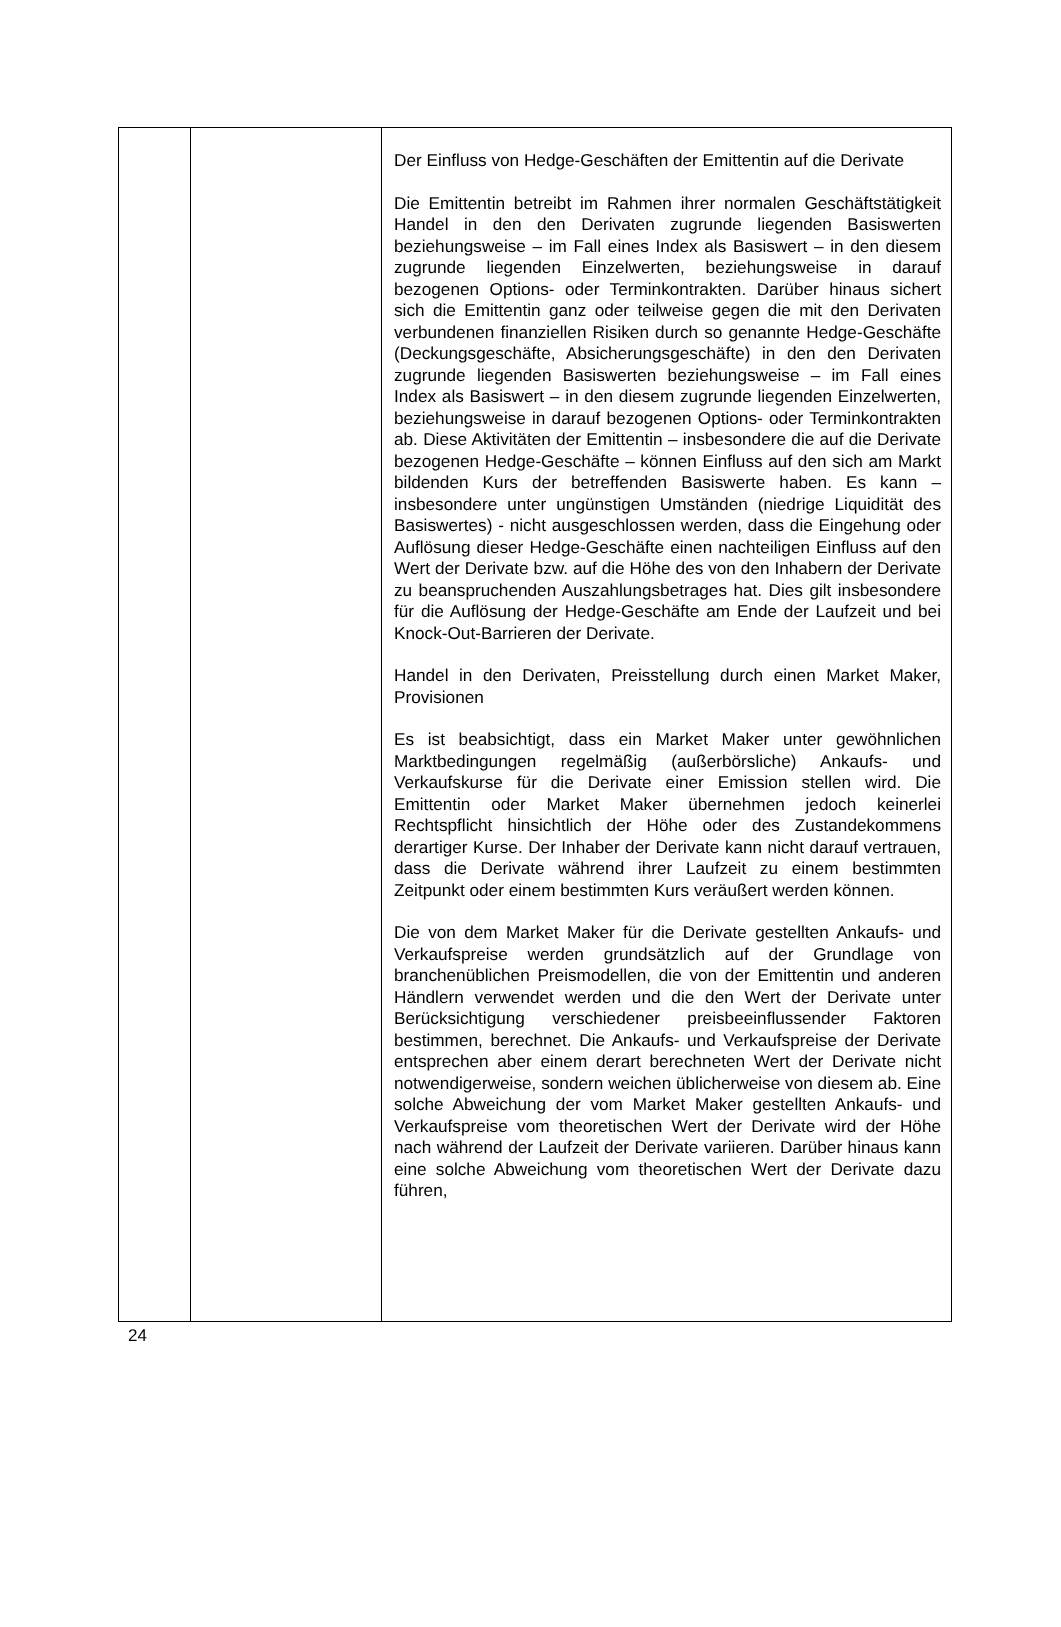| | | Der Einfluss von Hedge-Geschäften der Emittentin auf die Derivate Die Emittentin betreibt im Rahmen ihrer normalen Geschäftstätigkeit Handel in den den Derivaten zugrunde liegenden Basiswerten beziehungsweise – im Fall eines Index als Basiswert – in den diesem zugrunde liegenden Einzelwerten, beziehungsweise in darauf bezogenen Options- oder Terminkontrakten. Darüber hinaus sichert sich die Emittentin ganz oder teilweise gegen die mit den Derivaten verbundenen finanziellen Risiken durch so genannte Hedge-Geschäfte (Deckungsgeschäfte, Absicherungsgeschäfte) in den den Derivaten zugrunde liegenden Basiswerten beziehungsweise – im Fall eines Index als Basiswert – in den diesem zugrunde liegenden Einzelwerten, beziehungsweise in darauf bezogenen Options- oder Terminkontrakten ab. Diese Aktivitäten der Emittentin – insbesondere die auf die Derivate bezogenen Hedge-Geschäfte – können Einfluss auf den sich am Markt bildenden Kurs der betreffenden Basiswerte haben. Es kann – insbesondere unter ungünstigen Umständen (niedrige Liquidität des Basiswertes) - nicht ausgeschlossen werden, dass die Eingehung oder Auflösung dieser Hedge-Geschäfte einen nachteiligen Einfluss auf den Wert der Derivate bzw. auf die Höhe des von den Inhabern der Derivate zu beanspruchenden Auszahlungsbetrages hat. Dies gilt insbesondere für die Auflösung der Hedge-Geschäfte am Ende der Laufzeit und bei Knock-Out-Barrieren der Derivate. Handel in den Derivaten, Preisstellung durch einen Market Maker, Provisionen Es ist beabsichtigt, dass ein Market Maker unter gewöhnlichen Marktbedingungen regelmäßig (außerbörsliche) Ankaufs- und Verkaufskurse für die Derivate einer Emission stellen wird. Die Emittentin oder Market Maker übernehmen jedoch keinerlei Rechtspflicht hinsichtlich der Höhe oder des Zustandekommens derartiger Kurse. Der Inhaber der Derivate kann nicht darauf vertrauen, dass die Derivate während ihrer Laufzeit zu einem bestimmten Zeitpunkt oder einem bestimmten Kurs veräußert werden können. Die von dem Market Maker für die Derivate gestellten Ankaufs- und Verkaufspreise werden grundsätzlich auf der Grundlage von branchenüblichen Preismodellen, die von der Emittentin und anderen Händlern verwendet werden und die den Wert der Derivate unter Berücksichtigung verschiedener preisbeeinflussender Faktoren bestimmen, berechnet. Die Ankaufs- und Verkaufspreise der Derivate entsprechen aber einem derart berechneten Wert der Derivate nicht notwendigerweise, sondern weichen üblicherweise von diesem ab. Eine solche Abweichung der vom Market Maker gestellten Ankaufs- und Verkaufspreise vom theoretischen Wert der Derivate wird der Höhe nach während der Laufzeit der Derivate variieren. Darüber hinaus kann eine solche Abweichung vom theoretischen Wert der Derivate dazu führen, |
24